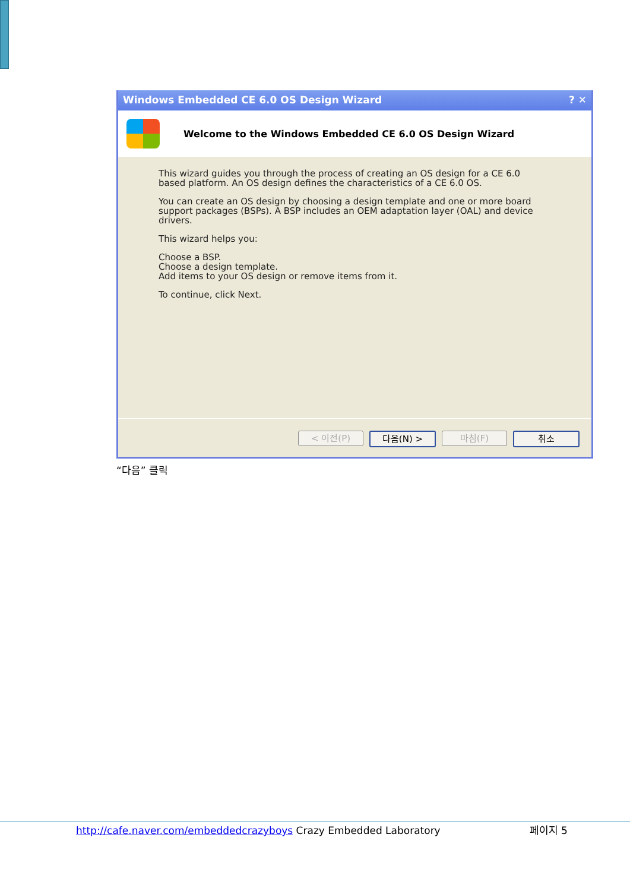Windows Embedded CE 6.0 OS Design Wizard ? ✕
Welcome to the Windows Embedded CE 6.0 OS Design Wizard
This wizard guides you through the process of creating an OS design for a CE 6.0
based platform. An OS design defines the characteristics of a CE 6.0 OS.
You can create an OS design by choosing a design template and one or more board
support packages (BSPs). A BSP includes an OEM adaptation layer (OAL) and device
drivers.
This wizard helps you:
Choose a BSP.
Choose a design template.
Add items to your OS design or remove items from it.
To continue, click Next.
< 이전(P) 다음(N) > 마침(F) 취소
“다음” 클릭
http://cafe.naver.com/embeddedcrazyboys Crazy Embedded Laboratory 페이지 5